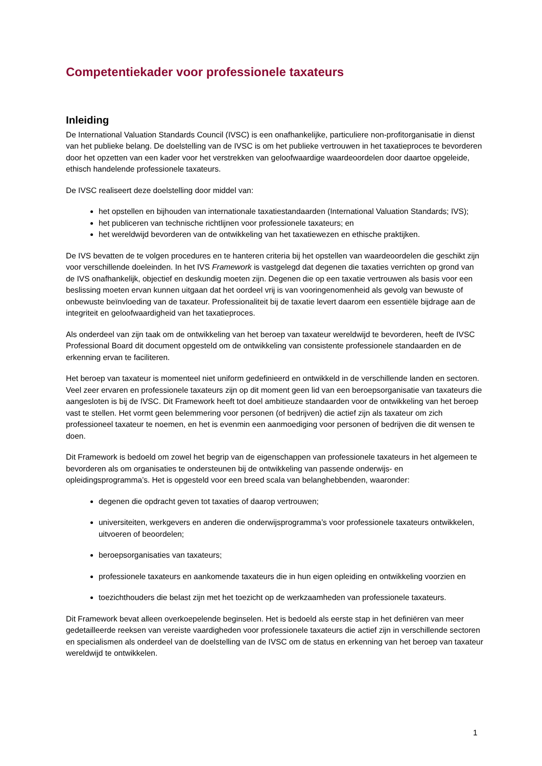Competentiekader voor professionele taxateurs
Inleiding
De International Valuation Standards Council (IVSC) is een onafhankelijke, particuliere non-profitorganisatie in dienst van het publieke belang. De doelstelling van de IVSC is om het publieke vertrouwen in het taxatieproces te bevorderen door het opzetten van een kader voor het verstrekken van geloofwaardige waardeoordelen door daartoe opgeleide, ethisch handelende professionele taxateurs.
De IVSC realiseert deze doelstelling door middel van:
het opstellen en bijhouden van internationale taxatiestandaarden (International Valuation Standards; IVS);
het publiceren van technische richtlijnen voor professionele taxateurs; en
het wereldwijd bevorderen van de ontwikkeling van het taxatiewezen en ethische praktijken.
De IVS bevatten de te volgen procedures en te hanteren criteria bij het opstellen van waardeoordelen die geschikt zijn voor verschillende doeleinden. In het IVS Framework is vastgelegd dat degenen die taxaties verrichten op grond van de IVS onafhankelijk, objectief en deskundig moeten zijn. Degenen die op een taxatie vertrouwen als basis voor een beslissing moeten ervan kunnen uitgaan dat het oordeel vrij is van vooringenomenheid als gevolg van bewuste of onbewuste beïnvloeding van de taxateur. Professionaliteit bij de taxatie levert daarom een essentiële bijdrage aan de integriteit en geloofwaardigheid van het taxatieproces.
Als onderdeel van zijn taak om de ontwikkeling van het beroep van taxateur wereldwijd te bevorderen, heeft de IVSC Professional Board dit document opgesteld om de ontwikkeling van consistente professionele standaarden en de erkenning ervan te faciliteren.
Het beroep van taxateur is momenteel niet uniform gedefinieerd en ontwikkeld in de verschillende landen en sectoren. Veel zeer ervaren en professionele taxateurs zijn op dit moment geen lid van een beroepsorganisatie van taxateurs die aangesloten is bij de IVSC. Dit Framework heeft tot doel ambitieuze standaarden voor de ontwikkeling van het beroep vast te stellen. Het vormt geen belemmering voor personen (of bedrijven) die actief zijn als taxateur om zich professioneel taxateur te noemen, en het is evenmin een aanmoediging voor personen of bedrijven die dit wensen te doen.
Dit Framework is bedoeld om zowel het begrip van de eigenschappen van professionele taxateurs in het algemeen te bevorderen als om organisaties te ondersteunen bij de ontwikkeling van passende onderwijs- en opleidingsprogramma’s. Het is opgesteld voor een breed scala van belanghebbenden, waaronder:
degenen die opdracht geven tot taxaties of daarop vertrouwen;
universiteiten, werkgevers en anderen die onderwijsprogramma’s voor professionele taxateurs ontwikkelen, uitvoeren of beoordelen;
beroepsorganisaties van taxateurs;
professionele taxateurs en aankomende taxateurs die in hun eigen opleiding en ontwikkeling voorzien en
toezichthouders die belast zijn met het toezicht op de werkzaamheden van professionele taxateurs.
Dit Framework bevat alleen overkoepelende beginselen. Het is bedoeld als eerste stap in het definiëren van meer gedetailleerde reeksen van vereiste vaardigheden voor professionele taxateurs die actief zijn in verschillende sectoren en specialismen als onderdeel van de doelstelling van de IVSC om de status en erkenning van het beroep van taxateur wereldwijd te ontwikkelen.
1